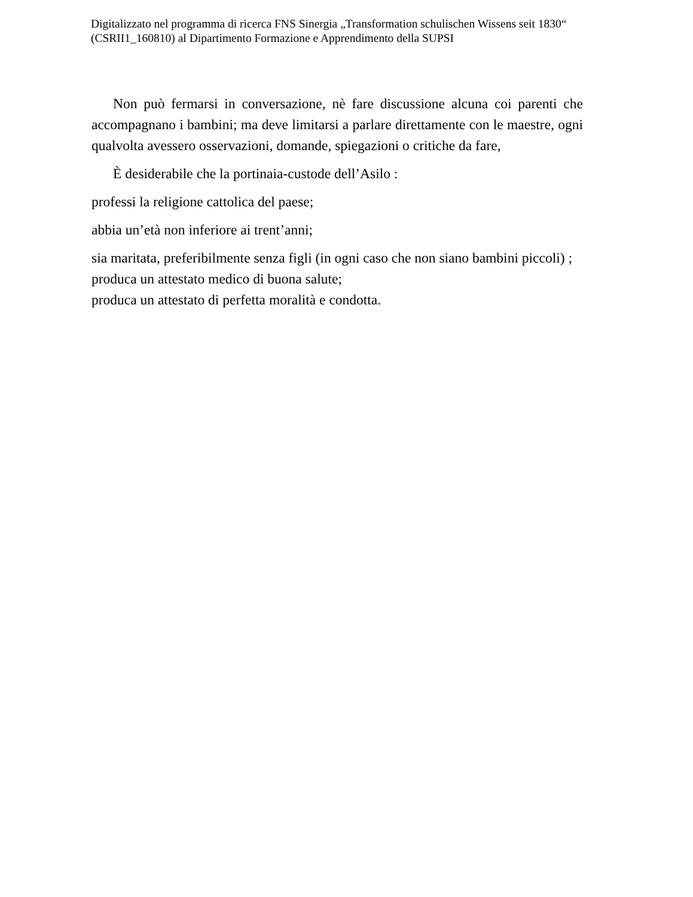Digitalizzato nel programma di ricerca FNS Sinergia „Transformation schulischen Wissens seit 1830“ (CSRII1_160810) al Dipartimento Formazione e Apprendimento della SUPSI
Non può fermarsi in conversazione, nè fare discussione alcuna coi parenti che accompagnano i bambini; ma deve limitarsi a parlare direttamente con le maestre, ogni qualvolta avessero osservazioni, domande, spiegazioni o critiche da fare,
È desiderabile che la portinaia-custode dell’Asilo :
professi la religione cattolica del paese;
abbia un’età non inferiore ai trent’anni;
sia maritata, preferibilmente senza figli (in ogni caso che non siano bambini piccoli) ;
produca un attestato medico di buona salute;
produca un attestato di perfetta moralità e condotta.